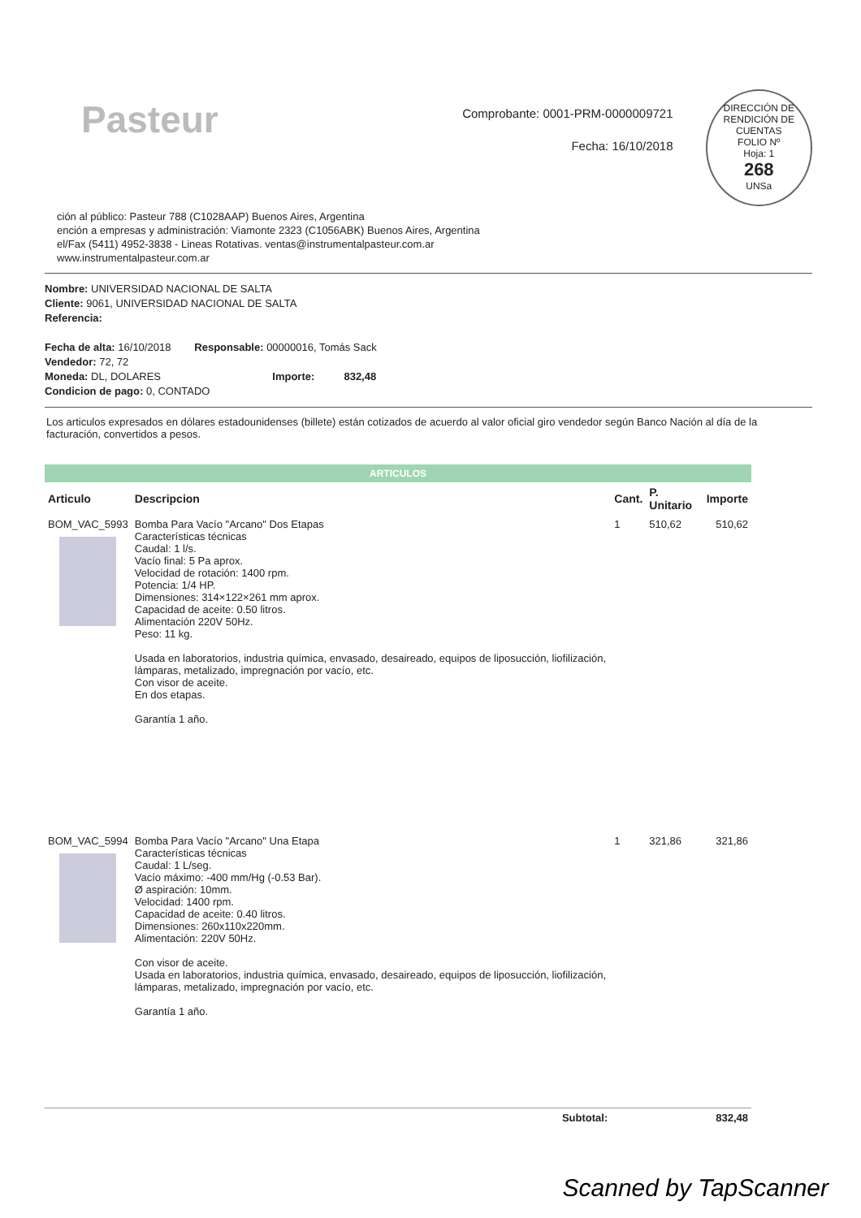Pasteur
Comprobante: 0001-PRM-0000009721
Fecha: 16/10/2018
DIRECCIÓN DE RENDICIÓN DE CUENTAS
FOLIO Nº
Hoja: 1
268
UNSa
ción al público: Pasteur 788 (C1028AAP) Buenos Aires, Argentina
ención a empresas y administración: Viamonte 2323 (C1056ABK) Buenos Aires, Argentina
el/Fax (5411) 4952-3838 - Lineas Rotativas. ventas@instrumentalpasteur.com.ar
www.instrumentalpasteur.com.ar
Nombre: UNIVERSIDAD NACIONAL DE SALTA
Cliente: 9061, UNIVERSIDAD NACIONAL DE SALTA
Referencia:
Fecha de alta: 16/10/2018 Responsable: 00000016, Tomás Sack
Vendedor: 72, 72
Moneda: DL, DOLARES Importe: 832,48
Condicion de pago: 0, CONTADO
Los articulos expresados en dólares estadounidenses (billete) están cotizados de acuerdo al valor oficial giro vendedor según Banco Nación al día de la facturación, convertidos a pesos.
| ARTICULOS | | | | |
| Articulo | Descripcion | Cant. | P. Unitario | Importe |
| BOM_VAC_5993 | Bomba Para Vacío "Arcano" Dos Etapas Características técnicas Caudal: 1 l/s. Vacío final: 5 Pa aprox. Velocidad de rotación: 1400 rpm. Potencia: 1/4 HP. Dimensiones: 314×122×261 mm aprox. Capacidad de aceite: 0.50 litros. Alimentación 220V 50Hz. Peso: 11 kg. Usada en laboratorios, industria química, envasado, desaireado, equipos de liposucción, liofilización, lámparas, metalizado, impregnación por vacío, etc. Con visor de aceite. En dos etapas. Garantía 1 año. | 1 | 510,62 | 510,62 |
| BOM_VAC_5994 | Bomba Para Vacío "Arcano" Una Etapa Características técnicas Caudal: 1 L/seg. Vacío máximo: -400 mm/Hg (-0.53 Bar). Ø aspiración: 10mm. Velocidad: 1400 rpm. Capacidad de aceite: 0.40 litros. Dimensiones: 260x110x220mm. Alimentación: 220V 50Hz. Con visor de aceite. Usada en laboratorios, industria química, envasado, desaireado, equipos de liposucción, liofilización, lámparas, metalizado, impregnación por vacío, etc. Garantía 1 año. | 1 | 321,86 | 321,86 |
| | Subtotal: | | | 832,48 |
Scanned by TapScanner